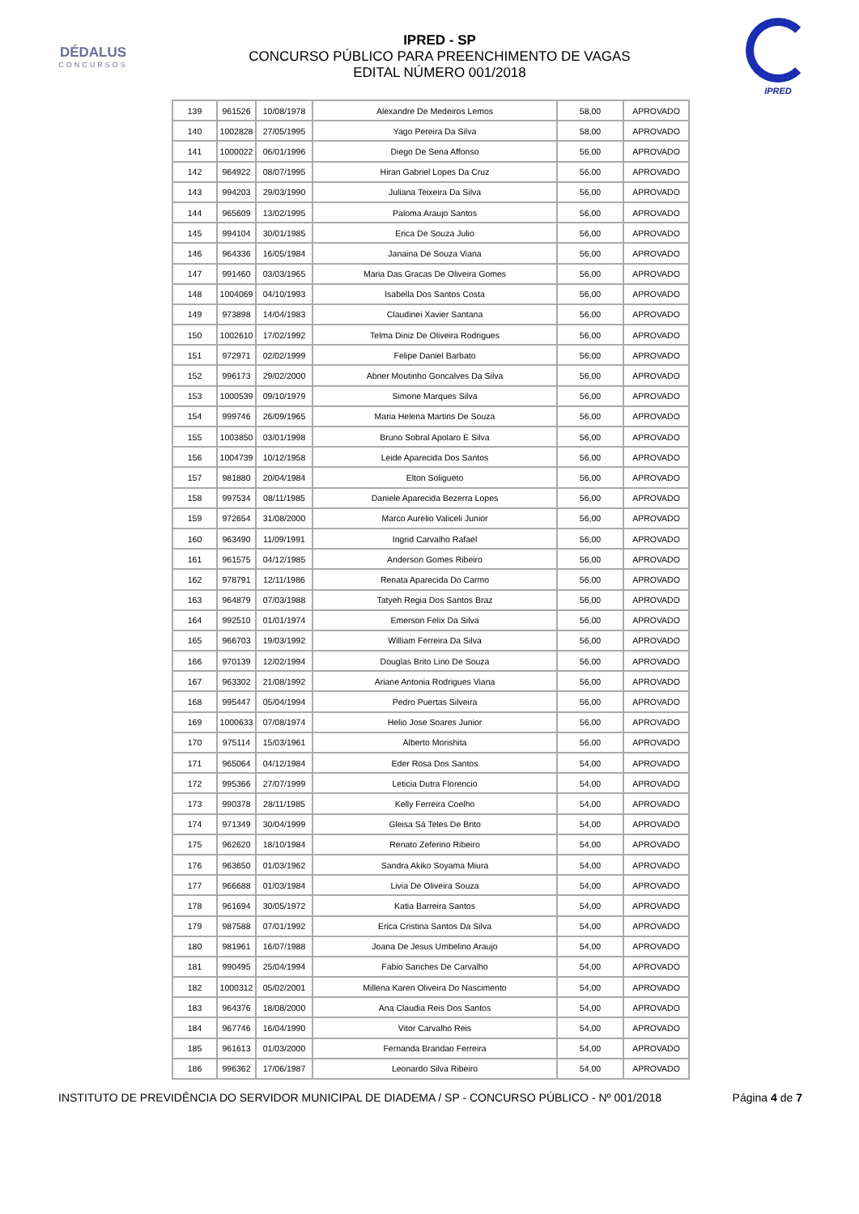DÉDALUS
CONCURSOS
IPRED - SP
CONCURSO PÚBLICO PARA PREENCHIMENTO DE VAGAS
EDITAL NÚMERO 001/2018
IPRED
| 139 | 961526 | 10/08/1978 | Alexandre De Medeiros Lemos | 58,00 | APROVADO |
| 140 | 1002828 | 27/05/1995 | Yago Pereira Da Silva | 58,00 | APROVADO |
| 141 | 1000022 | 06/01/1996 | Diego De Sena Affonso | 56,00 | APROVADO |
| 142 | 964922 | 08/07/1995 | Hiran Gabriel Lopes Da Cruz | 56,00 | APROVADO |
| 143 | 994203 | 29/03/1990 | Juliana Teixeira Da Silva | 56,00 | APROVADO |
| 144 | 965609 | 13/02/1995 | Paloma Araujo Santos | 56,00 | APROVADO |
| 145 | 994104 | 30/01/1985 | Erica De Souza Julio | 56,00 | APROVADO |
| 146 | 964336 | 16/05/1984 | Janaina De Souza Viana | 56,00 | APROVADO |
| 147 | 991460 | 03/03/1965 | Maria Das Gracas De Oliveira Gomes | 56,00 | APROVADO |
| 148 | 1004069 | 04/10/1993 | Isabella Dos Santos Costa | 56,00 | APROVADO |
| 149 | 973898 | 14/04/1983 | Claudinei Xavier Santana | 56,00 | APROVADO |
| 150 | 1002610 | 17/02/1992 | Telma Diniz De Oliveira Rodrigues | 56,00 | APROVADO |
| 151 | 972971 | 02/02/1999 | Felipe Daniel Barbato | 56,00 | APROVADO |
| 152 | 996173 | 29/02/2000 | Abner Moutinho Goncalves Da Silva | 56,00 | APROVADO |
| 153 | 1000539 | 09/10/1979 | Simone Marques Silva | 56,00 | APROVADO |
| 154 | 999746 | 26/09/1965 | Maria Helena Martins De Souza | 56,00 | APROVADO |
| 155 | 1003850 | 03/01/1998 | Bruno Sobral Apolaro E Silva | 56,00 | APROVADO |
| 156 | 1004739 | 10/12/1958 | Leide Aparecida Dos Santos | 56,00 | APROVADO |
| 157 | 981880 | 20/04/1984 | Elton Soligueto | 56,00 | APROVADO |
| 158 | 997534 | 08/11/1985 | Daniele Aparecida Bezerra Lopes | 56,00 | APROVADO |
| 159 | 972654 | 31/08/2000 | Marco Aurelio Valiceli Junior | 56,00 | APROVADO |
| 160 | 963490 | 11/09/1991 | Ingrid Carvalho Rafael | 56,00 | APROVADO |
| 161 | 961575 | 04/12/1985 | Anderson Gomes Ribeiro | 56,00 | APROVADO |
| 162 | 978791 | 12/11/1986 | Renata Aparecida Do Carmo | 56,00 | APROVADO |
| 163 | 964879 | 07/03/1988 | Tatyeh Regia Dos Santos Braz | 56,00 | APROVADO |
| 164 | 992510 | 01/01/1974 | Emerson Felix Da Silva | 56,00 | APROVADO |
| 165 | 966703 | 19/03/1992 | William Ferreira Da Silva | 56,00 | APROVADO |
| 166 | 970139 | 12/02/1994 | Douglas Brito Lino De Souza | 56,00 | APROVADO |
| 167 | 963302 | 21/08/1992 | Ariane Antonia Rodrigues Viana | 56,00 | APROVADO |
| 168 | 995447 | 05/04/1994 | Pedro Puertas Silveira | 56,00 | APROVADO |
| 169 | 1000633 | 07/08/1974 | Helio Jose Soares Junior | 56,00 | APROVADO |
| 170 | 975114 | 15/03/1961 | Alberto Morishita | 56,00 | APROVADO |
| 171 | 965064 | 04/12/1984 | Eder Rosa Dos Santos | 54,00 | APROVADO |
| 172 | 995366 | 27/07/1999 | Leticia Dutra Florencio | 54,00 | APROVADO |
| 173 | 990378 | 28/11/1985 | Kelly Ferreira Coelho | 54,00 | APROVADO |
| 174 | 971349 | 30/04/1999 | Gleisa Sá Teles De Brito | 54,00 | APROVADO |
| 175 | 962620 | 18/10/1984 | Renato Zeferino Ribeiro | 54,00 | APROVADO |
| 176 | 963650 | 01/03/1962 | Sandra Akiko Soyama Miura | 54,00 | APROVADO |
| 177 | 966688 | 01/03/1984 | Livia De Oliveira Souza | 54,00 | APROVADO |
| 178 | 961694 | 30/05/1972 | Katia Barreira Santos | 54,00 | APROVADO |
| 179 | 987588 | 07/01/1992 | Erica Cristina Santos Da Silva | 54,00 | APROVADO |
| 180 | 981961 | 16/07/1988 | Joana De Jesus Umbelino Araujo | 54,00 | APROVADO |
| 181 | 990495 | 25/04/1994 | Fabio Sanches De Carvalho | 54,00 | APROVADO |
| 182 | 1000312 | 05/02/2001 | Millena Karen Oliveira Do Nascimento | 54,00 | APROVADO |
| 183 | 964376 | 18/08/2000 | Ana Claudia Reis Dos Santos | 54,00 | APROVADO |
| 184 | 967746 | 16/04/1990 | Vitor Carvalho Reis | 54,00 | APROVADO |
| 185 | 961613 | 01/03/2000 | Fernanda Brandao Ferreira | 54,00 | APROVADO |
| 186 | 996362 | 17/06/1987 | Leonardo Silva Ribeiro | 54,00 | APROVADO |
INSTITUTO DE PREVIDÊNCIA DO SERVIDOR MUNICIPAL DE DIADEMA / SP - CONCURSO PÚBLICO - Nº 001/2018 Página 4 de 7